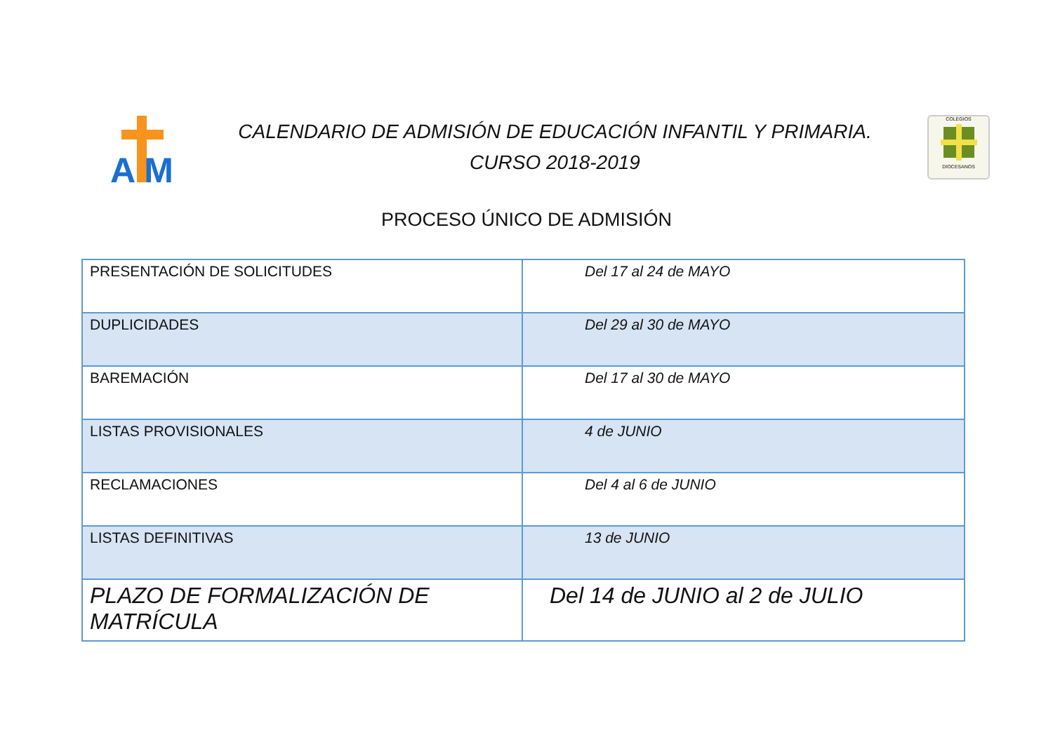A M
CALENDARIO DE ADMISIÓN DE EDUCACIÓN INFANTIL Y PRIMARIA.
CURSO 2018-2019
COLEGIOSDIOCESANOS
PROCESO ÚNICO DE ADMISIÓN
| PRESENTACIÓN DE SOLICITUDES | Del 17 al 24 de MAYO |
| DUPLICIDADES | Del 29 al 30 de MAYO |
| BAREMACIÓN | Del 17 al 30 de MAYO |
| LISTAS PROVISIONALES | 4 de JUNIO |
| RECLAMACIONES | Del 4 al 6 de JUNIO |
| LISTAS DEFINITIVAS | 13 de JUNIO |
| PLAZO DE FORMALIZACIÓN DE MATRÍCULA | Del 14 de JUNIO al 2 de JULIO |